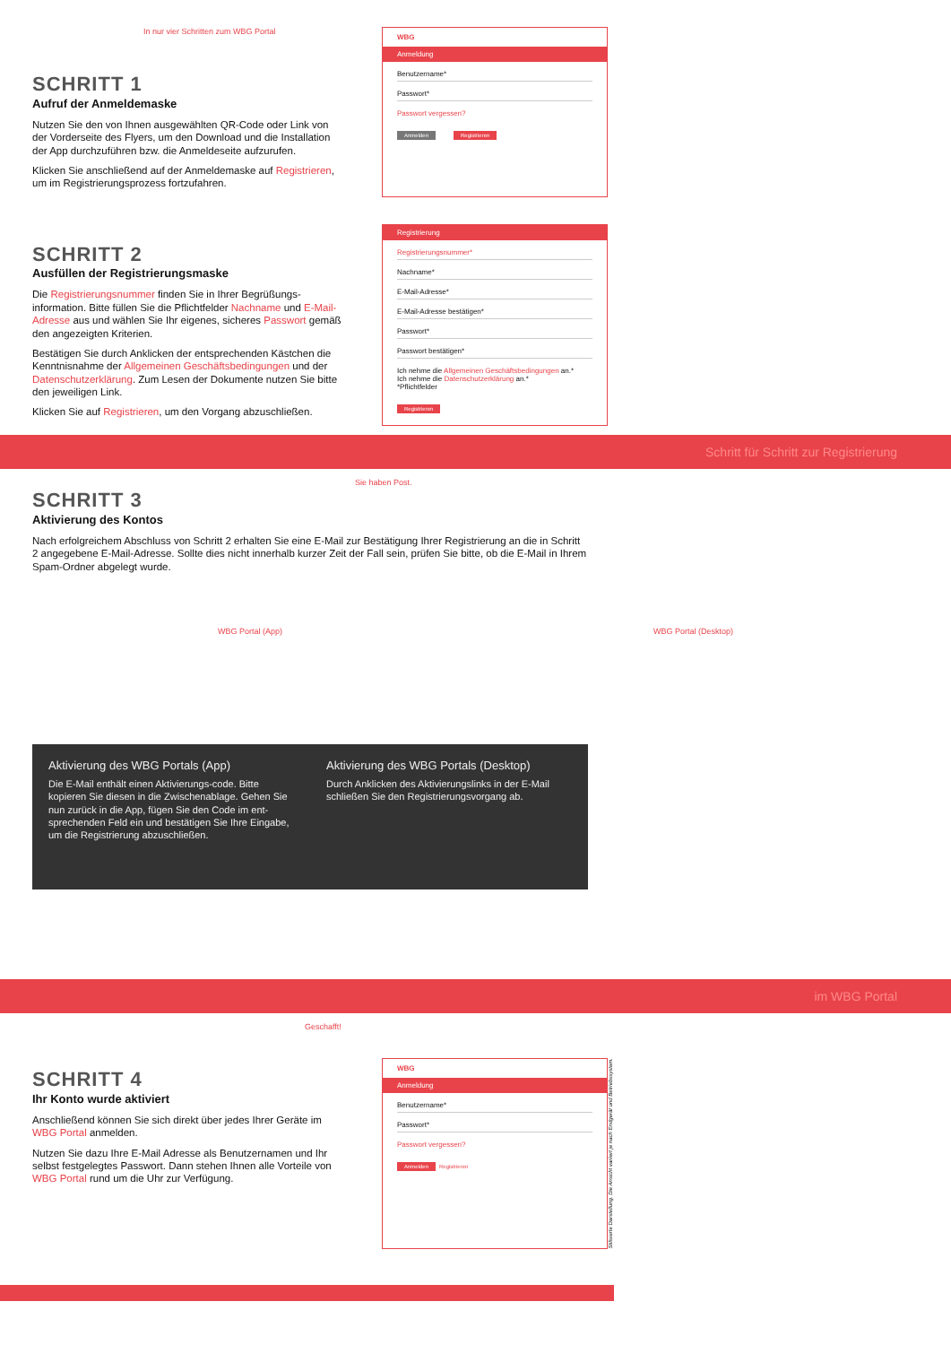In nur vier Schritten zum WBG Portal
SCHRITT 1
Aufruf der Anmeldemaske
Nutzen Sie den von Ihnen ausgewählten QR-Code oder Link von der Vorderseite des Flyers, um den Download und die Installation der App durchzuführen bzw. die Anmeldeseite aufzurufen.
Klicken Sie anschließend auf der Anmeldemaske auf Registrieren, um im Registrierungsprozess fortzufahren.
WBG
Anmeldung
Benutzername*
Passwort*
Passwort vergessen?
Anmelden Registrieren
SCHRITT 2
Ausfüllen der Registrierungsmaske
Die Registrierungsnummer finden Sie in Ihrer Begrüßungs-information. Bitte füllen Sie die Pflichtfelder Nachname und E-Mail-Adresse aus und wählen Sie Ihr eigenes, sicheres Passwort gemäß den angezeigten Kriterien.
Bestätigen Sie durch Anklicken der entsprechenden Kästchen die Kenntnisnahme der Allgemeinen Geschäftsbedingungen und der Datenschutzerklärung. Zum Lesen der Dokumente nutzen Sie bitte den jeweiligen Link.
Klicken Sie auf Registrieren, um den Vorgang abzuschließen.
Registrierung
Registrierungsnummer*
Nachname*
E-Mail-Adresse*
E-Mail-Adresse bestätigen*
Passwort*
Passwort bestätigen*
Ich nehme die Allgemeinen Geschäftsbedingungen an.*
Ich nehme die Datenschutzerklärung an.*
*Pflichtfelder
Registrieren
Schritt für Schritt zur Registrierung
Sie haben Post.
SCHRITT 3
Aktivierung des Kontos
Nach erfolgreichem Abschluss von Schritt 2 erhalten Sie eine E-Mail zur Bestätigung Ihrer Registrierung an die in Schritt 2 angegebene E-Mail-Adresse. Sollte dies nicht innerhalb kurzer Zeit der Fall sein, prüfen Sie bitte, ob die E-Mail in Ihrem Spam-Ordner abgelegt wurde.
WBG Portal (App) WBG Portal (Desktop)
Aktivierung des WBG Portals (App)
Die E-Mail enthält einen Aktivierungs-code. Bitte kopieren Sie diesen in die Zwischenablage. Gehen Sie nun zurück in die App, fügen Sie den Code im ent-sprechenden Feld ein und bestätigen Sie Ihre Eingabe, um die Registrierung abzuschließen.
Aktivierung des WBG Portals (Desktop)
Durch Anklicken des Aktivierungslinks in der E-Mail schließen Sie den Registrierungsvorgang ab.
im WBG Portal
Geschafft!
SCHRITT 4
Ihr Konto wurde aktiviert
Anschließend können Sie sich direkt über jedes Ihrer Geräte im WBG Portal anmelden.
Nutzen Sie dazu Ihre E-Mail Adresse als Benutzernamen und Ihr selbst festgelegtes Passwort. Dann stehen Ihnen alle Vorteile von WBG Portal rund um die Uhr zur Verfügung.
WBG
Anmeldung
Benutzername*
Passwort*
Passwort vergessen?
Anmelden Registrieren
Stilisierte Darstellung. Die Ansicht variiert je nach Endgerät und Betriebssystem.